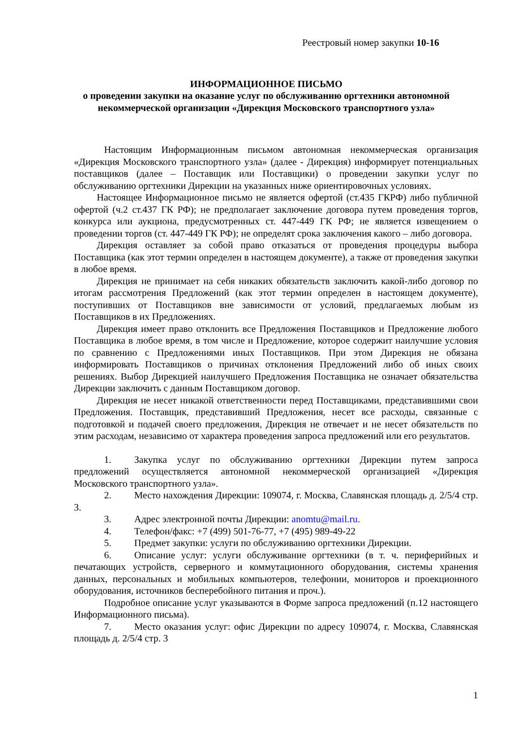Реестровый номер закупки 10-16
ИНФОРМАЦИОННОЕ ПИСЬМО
о проведении закупки на оказание услуг по обслуживанию оргтехники автономной некоммерческой организации «Дирекция Московского транспортного узла»
Настоящим Информационным письмом автономная некоммерческая организация «Дирекция Московского транспортного узла» (далее - Дирекция) информирует потенциальных поставщиков (далее – Поставщик или Поставщики) о проведении закупки услуг по обслуживанию оргтехники Дирекции на указанных ниже ориентировочных условиях.
Настоящее Информационное письмо не является офертой (ст.435 ГКРФ) либо публичной офертой (ч.2 ст.437 ГК РФ); не предполагает заключение договора путем проведения торгов, конкурса или аукциона, предусмотренных ст. 447-449 ГК РФ; не является извещением о проведении торгов (ст. 447-449 ГК РФ); не определят срока заключения какого – либо договора.
Дирекция оставляет за собой право отказаться от проведения процедуры выбора Поставщика (как этот термин определен в настоящем документе), а также от проведения закупки в любое время.
Дирекция не принимает на себя никаких обязательств заключить какой-либо договор по итогам рассмотрения Предложений (как этот термин определен в настоящем документе), поступивших от Поставщиков вне зависимости от условий, предлагаемых любым из Поставщиков в их Предложениях.
Дирекция имеет право отклонить все Предложения Поставщиков и Предложение любого Поставщика в любое время, в том числе и Предложение, которое содержит наилучшие условия по сравнению с Предложениями иных Поставщиков. При этом Дирекция не обязана информировать Поставщиков о причинах отклонения Предложений либо об иных своих решениях. Выбор Дирекцией наилучшего Предложения Поставщика не означает обязательства Дирекции заключить с данным Поставщиком договор.
Дирекция не несет никакой ответственности перед Поставщиками, представившими свои Предложения. Поставщик, представивший Предложения, несет все расходы, связанные с подготовкой и подачей своего предложения, Дирекция не отвечает и не несет обязательств по этим расходам, независимо от характера проведения запроса предложений или его результатов.
1. Закупка услуг по обслуживанию оргтехники Дирекции путем запроса предложений осуществляется автономной некоммерческой организацией «Дирекция Московского транспортного узла».
2. Место нахождения Дирекции: 109074, г. Москва, Славянская площадь д. 2/5/4 стр. 3.
3. Адрес электронной почты Дирекции: anomtu@mail.ru.
4. Телефон/факс: +7 (499) 501-76-77, +7 (495) 989-49-22
5. Предмет закупки: услуги по обслуживанию оргтехники Дирекции.
6. Описание услуг: услуги обслуживание оргтехники (в т. ч. периферийных и печатающих устройств, серверного и коммутационного оборудования, системы хранения данных, персональных и мобильных компьютеров, телефонии, мониторов и проекционного оборудования, источников бесперебойного питания и проч.).
Подробное описание услуг указываются в Форме запроса предложений (п.12 настоящего Информационного письма).
7. Место оказания услуг: офис Дирекции по адресу 109074, г. Москва, Славянская площадь д. 2/5/4 стр. 3
1